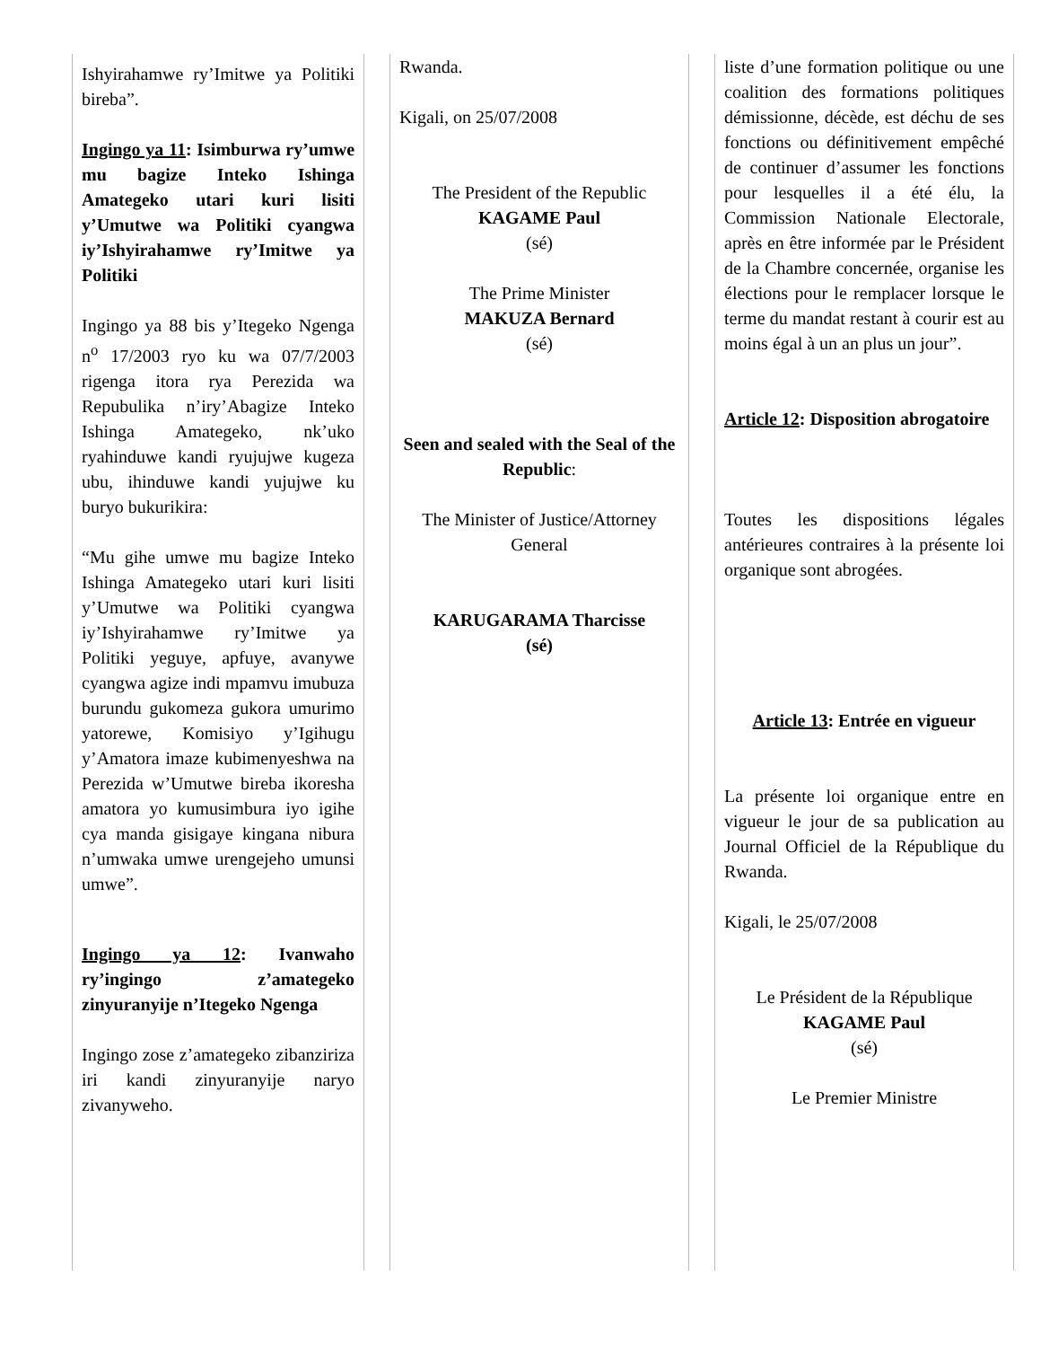Ishyirahamwe ry’Imitwe ya Politiki bireba”.
Ingingo ya 11: Isimburwa ry’umwe mu bagize Inteko Ishinga Amategeko utari kuri lisiti y’Umutwe wa Politiki cyangwa iy’Ishyirahamwe ry’Imitwe ya Politiki
Ingingo ya 88 bis y’Itegeko Ngenga n<sup>o</sup> 17/2003 ryo ku wa 07/7/2003 rigenga itora rya Perezida wa Repubulika n’iry’Abagize Inteko Ishinga Amategeko, nk’uko ryahinduwe kandi ryujujwe kugeza ubu, ihinduwe kandi yujujwe ku buryo bukurikira:
“Mu gihe umwe mu bagize Inteko Ishinga Amategeko utari kuri lisiti y’Umutwe wa Politiki cyangwa iy’Ishyirahamwe ry’Imitwe ya Politiki yeguye, apfuye, avanywe cyangwa agize indi mpamvu imubuza burundu gukomeza gukora umurimo yatorewe, Komisiyo y’Igihugu y’Amatora imaze kubimenyeshwa na Perezida w’Umutwe bireba ikoresha amatora yo kumusimbura iyo igihe cya manda gisigaye kingana nibura n’umwaka umwe urengejeho umunsi umwe”.
Ingingo ya 12: Ivanwaho ry’ingingo z’amategeko zinyuranyije n’Itegeko Ngenga
Ingingo zose z’amategeko zibanziriza iri kandi zinyuranyije naryo zivanyweho.
Rwanda.
Kigali, on 25/07/2008
The President of the Republic
KAGAME Paul
(sé)
The Prime Minister
MAKUZA Bernard
(sé)
Seen and sealed with the Seal of the Republic:
The Minister of Justice/Attorney General
KARUGARAMA Tharcisse
(sé)
liste d’une formation politique ou une coalition des formations politiques démissionne, décède, est déchu de ses fonctions ou définitivement empêché de continuer d’assumer les fonctions pour lesquelles il a été élu, la Commission Nationale Electorale, après en être informée par le Président de la Chambre concernée, organise les élections pour le remplacer lorsque le terme du mandat restant à courir est au moins égal à un an plus un jour”.
Article 12: Disposition abrogatoire
Toutes les dispositions légales antérieures contraires à la présente loi organique sont abrogées.
Article 13: Entrée en vigueur
La présente loi organique entre en vigueur le jour de sa publication au Journal Officiel de la République du Rwanda.
Kigali, le 25/07/2008
Le Président de la République
KAGAME Paul
(sé)
Le Premier Ministre